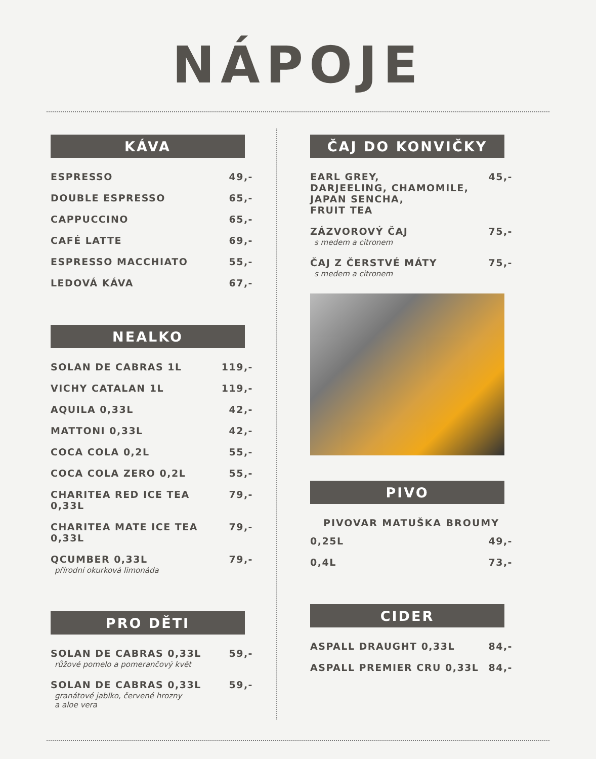NÁPOJE
KÁVA
ESPRESSO 49,-
DOUBLE ESPRESSO 65,-
CAPPUCCINO 65,-
CAFÉ LATTE 69,-
ESPRESSO MACCHIATO 55,-
LEDOVÁ KÁVA 67,-
NEALKO
SOLAN DE CABRAS 1L 119,-
VICHY CATALAN 1L 119,-
AQUILA 0,33L 42,-
MATTONI 0,33L 42,-
COCA COLA 0,2L 55,-
COCA COLA ZERO 0,2L 55,-
CHARITEA RED ICE TEA 0,33L 79,-
CHARITEA MATE ICE TEA 0,33L 79,-
QCUMBER 0,33L
přírodní okurková limonáda 79,-
PRO DĚTI
SOLAN DE CABRAS 0,33L
růžové pomelo a pomerančový květ 59,-
SOLAN DE CABRAS 0,33L
granátové jablko, červené hrozny
a aloe vera 59,-
ČAJ DO KONVIČKY
EARL GREY,
DARJEELING, CHAMOMILE,
JAPAN SENCHA,
FRUIT TEA 45,-
ZÁZVOROVÝ ČAJ
s medem a citronem 75,-
ČAJ Z ČERSTVÉ MÁTY
s medem a citronem 75,-
PIVO
PIVOVAR MATUŠKA BROUMY
0,25L 49,-
0,4L 73,-
CIDER
ASPALL DRAUGHT 0,33L 84,-
ASPALL PREMIER CRU 0,33L 84,-